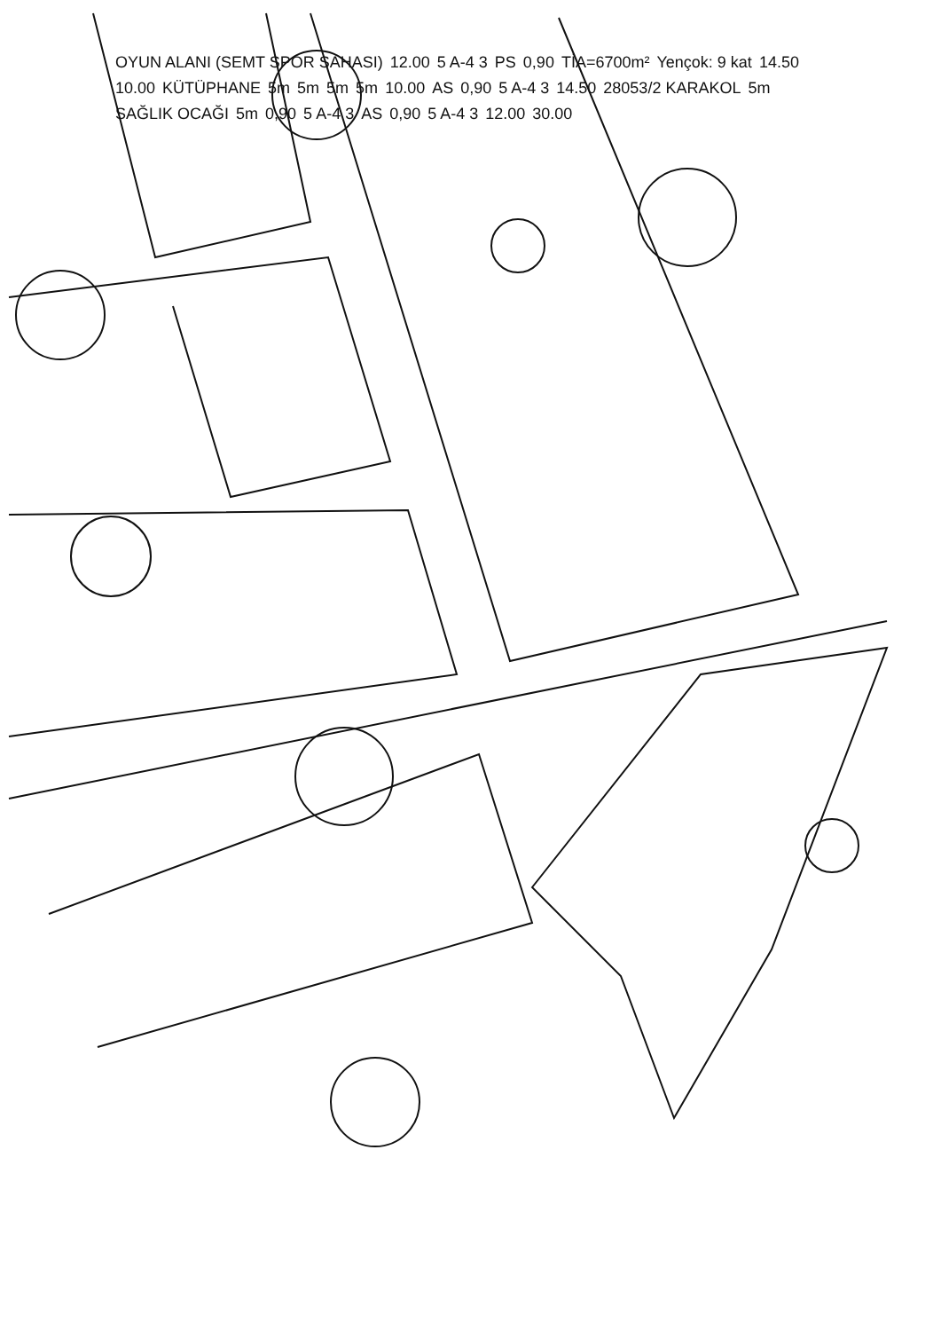OYUN ALANI (SEMT SPOR SAHASI) 12.00 5 A-4 3 PS 0,90 TİA=6700m² Yençok: 9 kat 14.50 10.00 KÜTÜPHANE 5m 5m 5m 5m 10.00 AS 0,90 5 A-4 3 14.50 28053/2 KARAKOL 5m SAĞLIK OCAĞI 5m 0,90 5 A-4 3 AS 0,90 5 A-4 3 12.00 30.00